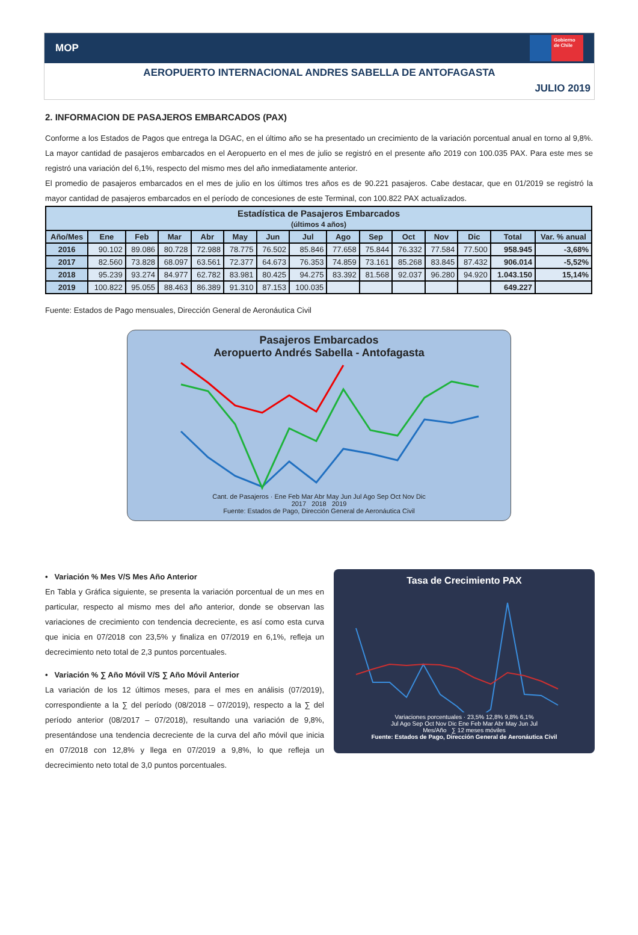MOP
Gobierno de Chile
AEROPUERTO INTERNACIONAL ANDRES SABELLA DE ANTOFAGASTA
JULIO 2019
2. INFORMACION DE PASAJEROS EMBARCADOS (PAX)
Conforme a los Estados de Pagos que entrega la DGAC, en el último año se ha presentado un crecimiento de la variación porcentual anual en torno al 9,8%. La mayor cantidad de pasajeros embarcados en el Aeropuerto en el mes de julio se registró en el presente año 2019 con 100.035 PAX. Para este mes se registró una variación del 6,1%, respecto del mismo mes del año inmediatamente anterior.
El promedio de pasajeros embarcados en el mes de julio en los últimos tres años es de 90.221 pasajeros. Cabe destacar, que en 01/2019 se registró la mayor cantidad de pasajeros embarcados en el período de concesiones de este Terminal, con 100.822 PAX actualizados.
| Estadística de Pasajeros Embarcados (últimos 4 años) | | | | | | | | | | | | | | |
| --- | --- | --- | --- | --- | --- | --- | --- | --- | --- | --- | --- | --- | --- | --- |
| Año/Mes | Ene | Feb | Mar | Abr | May | Jun | Jul | Ago | Sep | Oct | Nov | Dic | Total | Var. % anual |
| 2016 | 90.102 | 89.086 | 80.728 | 72.988 | 78.775 | 76.502 | 85.846 | 77.658 | 75.844 | 76.332 | 77.584 | 77.500 | 958.945 | -3,68% |
| 2017 | 82.560 | 73.828 | 68.097 | 63.561 | 72.377 | 64.673 | 76.353 | 74.859 | 73.161 | 85.268 | 83.845 | 87.432 | 906.014 | -5,52% |
| 2018 | 95.239 | 93.274 | 84.977 | 62.782 | 83.981 | 80.425 | 94.275 | 83.392 | 81.568 | 92.037 | 96.280 | 94.920 | 1.043.150 | 15,14% |
| 2019 | 100.822 | 95.055 | 88.463 | 86.389 | 91.310 | 87.153 | 100.035 | | | | | | 649.227 | |
Fuente: Estados de Pago mensuales, Dirección General de Aeronáutica Civil
Pasajeros Embarcados
Aeropuerto Andrés Sabella - Antofagasta
Cant. de Pasajeros · Ene Feb Mar Abr May Jun Jul Ago Sep Oct Nov Dic
2017 2018 2019
Fuente: Estados de Pago, Dirección General de Aeronáutica Civil
• Variación % Mes V/S Mes Año Anterior
En Tabla y Gráfica siguiente, se presenta la variación porcentual de un mes en particular, respecto al mismo mes del año anterior, donde se observan las variaciones de crecimiento con tendencia decreciente, es así como esta curva que inicia en 07/2018 con 23,5% y finaliza en 07/2019 en 6,1%, refleja un decrecimiento neto total de 2,3 puntos porcentuales.
• Variación % ∑ Año Móvil V/S ∑ Año Móvil Anterior
La variación de los 12 últimos meses, para el mes en análisis (07/2019), correspondiente a la ∑ del período (08/2018 – 07/2019), respecto a la ∑ del período anterior (08/2017 – 07/2018), resultando una variación de 9,8%, presentándose una tendencia decreciente de la curva del año móvil que inicia en 07/2018 con 12,8% y llega en 07/2019 a 9,8%, lo que refleja un decrecimiento neto total de 3,0 puntos porcentuales.
Tasa de Crecimiento PAX
Variaciones porcentuales · 23,5% 12,8% 9,8% 6,1%
Jul Ago Sep Oct Nov Dic Ene Feb Mar Abr May Jun Jul
Mes/Año ∑ 12 meses móviles
Fuente: Estados de Pago, Dirección General de Aeronáutica Civil